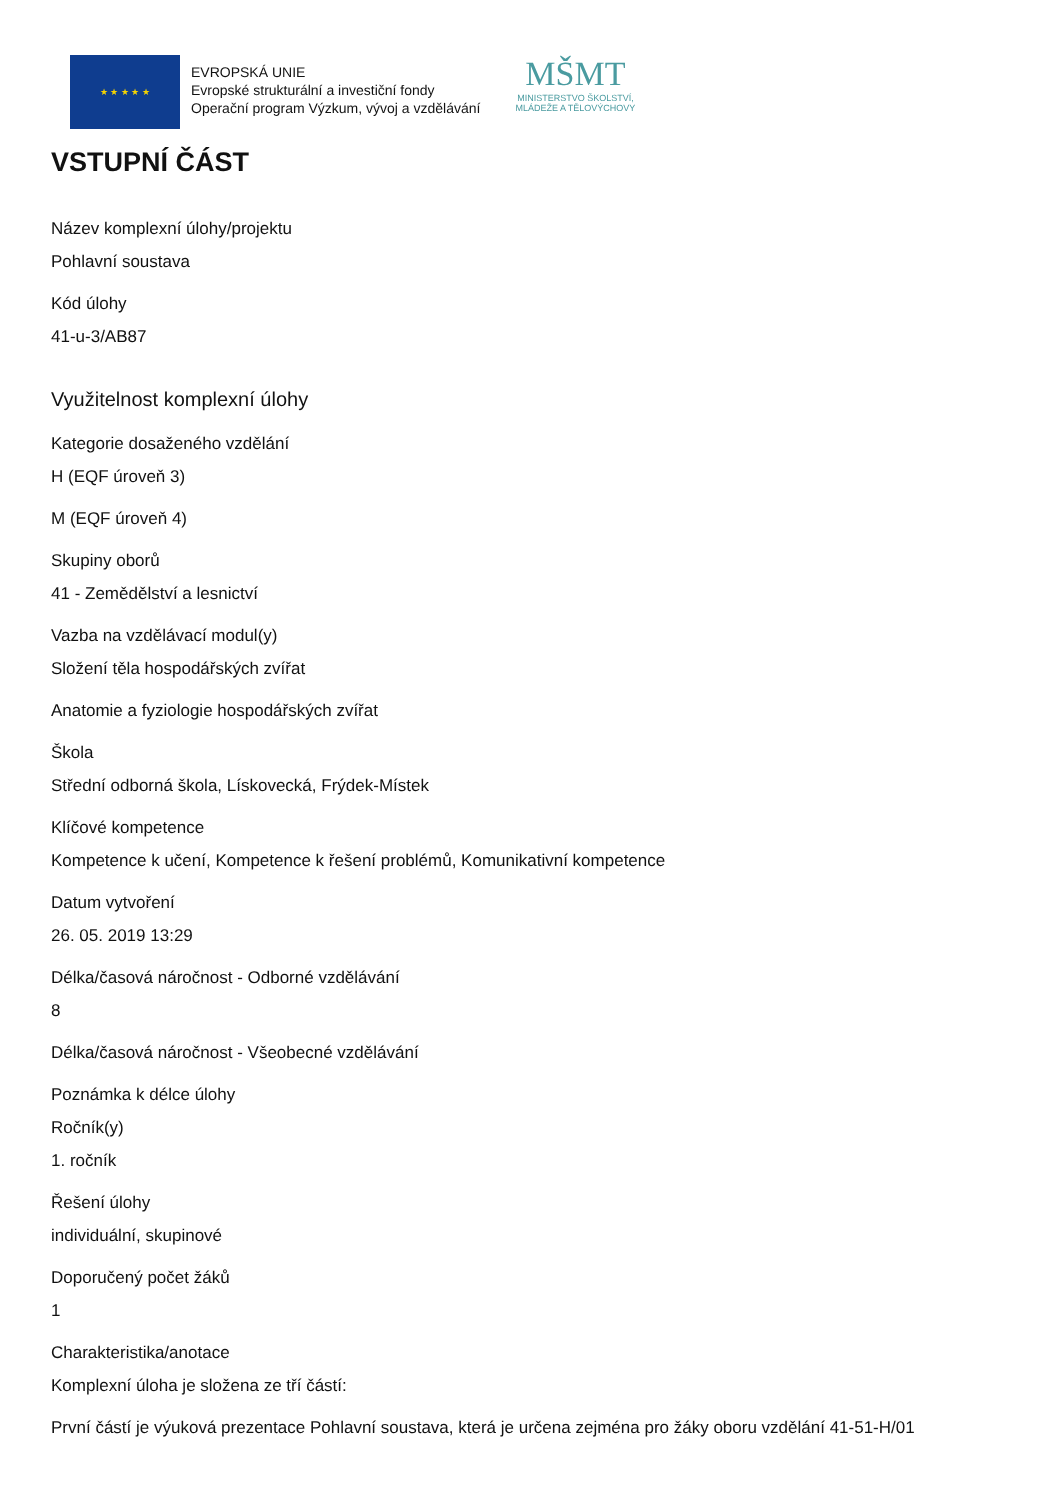★ ★ ★ ★ ★
EVROPSKÁ UNIE
Evropské strukturální a investiční fondy
Operační program Výzkum, vývoj a vzdělávání
MŠMT
MINISTERSTVO ŠKOLSTVÍ,
MLÁDEŽE A TĚLOVÝCHOVY
VSTUPNÍ ČÁST
Název komplexní úlohy/projektu
Pohlavní soustava
Kód úlohy
41-u-3/AB87
Využitelnost komplexní úlohy
Kategorie dosaženého vzdělání
H (EQF úroveň 3)
M (EQF úroveň 4)
Skupiny oborů
41 - Zemědělství a lesnictví
Vazba na vzdělávací modul(y)
Složení těla hospodářských zvířat
Anatomie a fyziologie hospodářských zvířat
Škola
Střední odborná škola, Lískovecká, Frýdek-Místek
Klíčové kompetence
Kompetence k učení, Kompetence k řešení problémů, Komunikativní kompetence
Datum vytvoření
26. 05. 2019 13:29
Délka/časová náročnost - Odborné vzdělávání
8
Délka/časová náročnost - Všeobecné vzdělávání
Poznámka k délce úlohy
Ročník(y)
1. ročník
Řešení úlohy
individuální, skupinové
Doporučený počet žáků
1
Charakteristika/anotace
Komplexní úloha je složena ze tří částí:
První částí je výuková prezentace Pohlavní soustava, která je určena zejména pro žáky oboru vzdělání 41-51-H/01